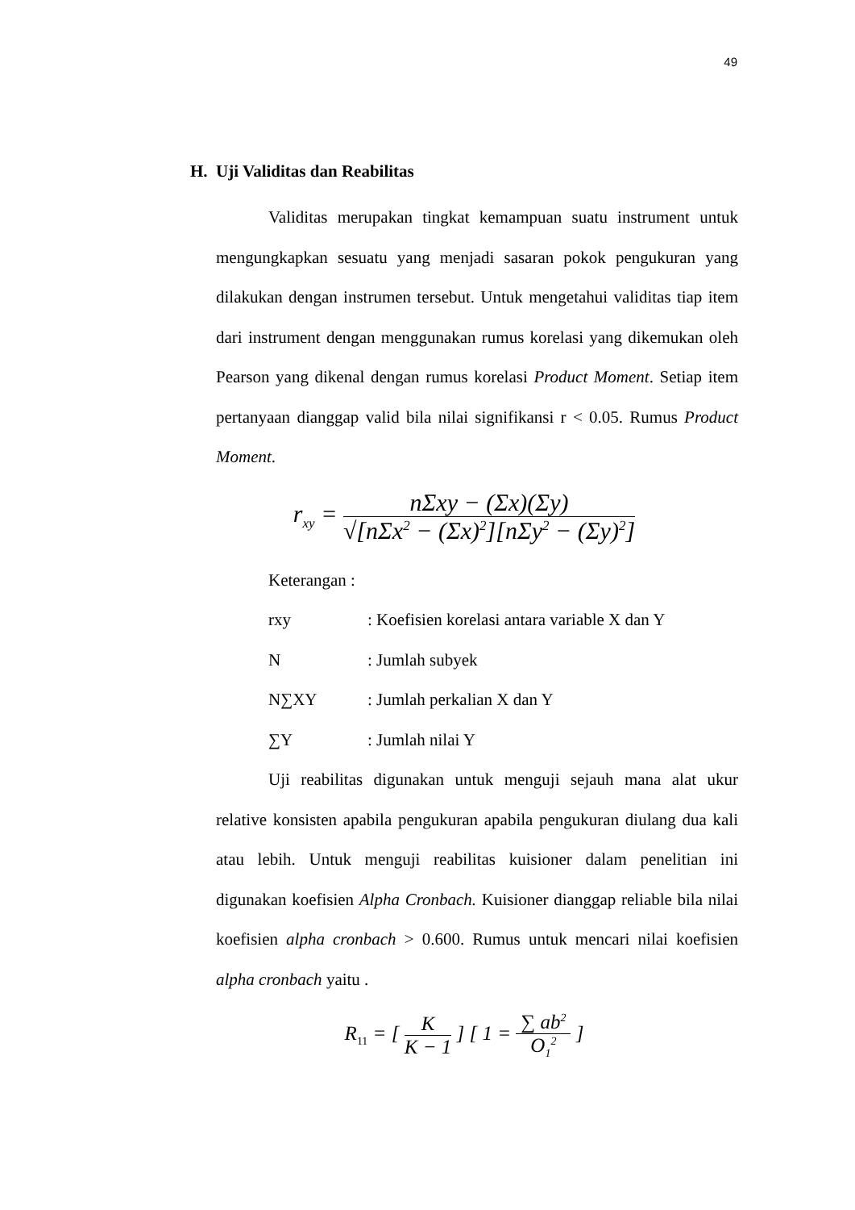49
H. Uji Validitas dan Reabilitas
Validitas merupakan tingkat kemampuan suatu instrument untuk mengungkapkan sesuatu yang menjadi sasaran pokok pengukuran yang dilakukan dengan instrumen tersebut. Untuk mengetahui validitas tiap item dari instrument dengan menggunakan rumus korelasi yang dikemukan oleh Pearson yang dikenal dengan rumus korelasi Product Moment. Setiap item pertanyaan dianggap valid bila nilai signifikansi r < 0.05. Rumus Product Moment.
r<sub>xy</sub> =
nΣxy − (Σx)(Σy)
√[nΣx<sup>2</sup> − (Σx)<sup>2</sup>][nΣy<sup>2</sup> − (Σy)<sup>2</sup>]
Keterangan :
rxy: Koefisien korelasi antara variable X dan Y
N: Jumlah subyek
N∑XY: Jumlah perkalian X dan Y
∑Y: Jumlah nilai Y
Uji reabilitas digunakan untuk menguji sejauh mana alat ukur relative konsisten apabila pengukuran apabila pengukuran diulang dua kali atau lebih. Untuk menguji reabilitas kuisioner dalam penelitian ini digunakan koefisien Alpha Cronbach. Kuisioner dianggap reliable bila nilai koefisien alpha cronbach > 0.600. Rumus untuk mencari nilai koefisien alpha cronbach yaitu .
R<sub>11</sub> = [
K
K − 1
] [ 1 =
∑ ab<sup>2</sup>
O<sub>1</sub><sup>2</sup>
]